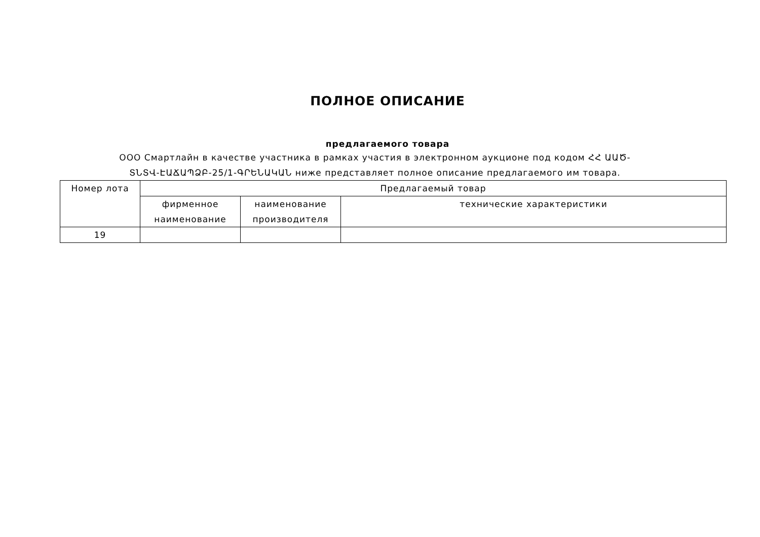ПОЛНОЕ ОПИСАНИЕ
предлагаемого товара
ООО Смартлайн в качестве участника в рамках участия в электронном аукционе под кодом ՀՀ ԱԱԾ-ՏՆՏՎ-ԷԱՃԱՊՁԲ-25/1-ԳՐԵՆԱԿԱՆ ниже представляет полное описание предлагаемого им товара.
| Номер лота | Предлагаемый товар | | |
| --- | --- | --- | --- |
| | фирменное наименование | наименование производителя | технические характеристики |
| 19 | | | |